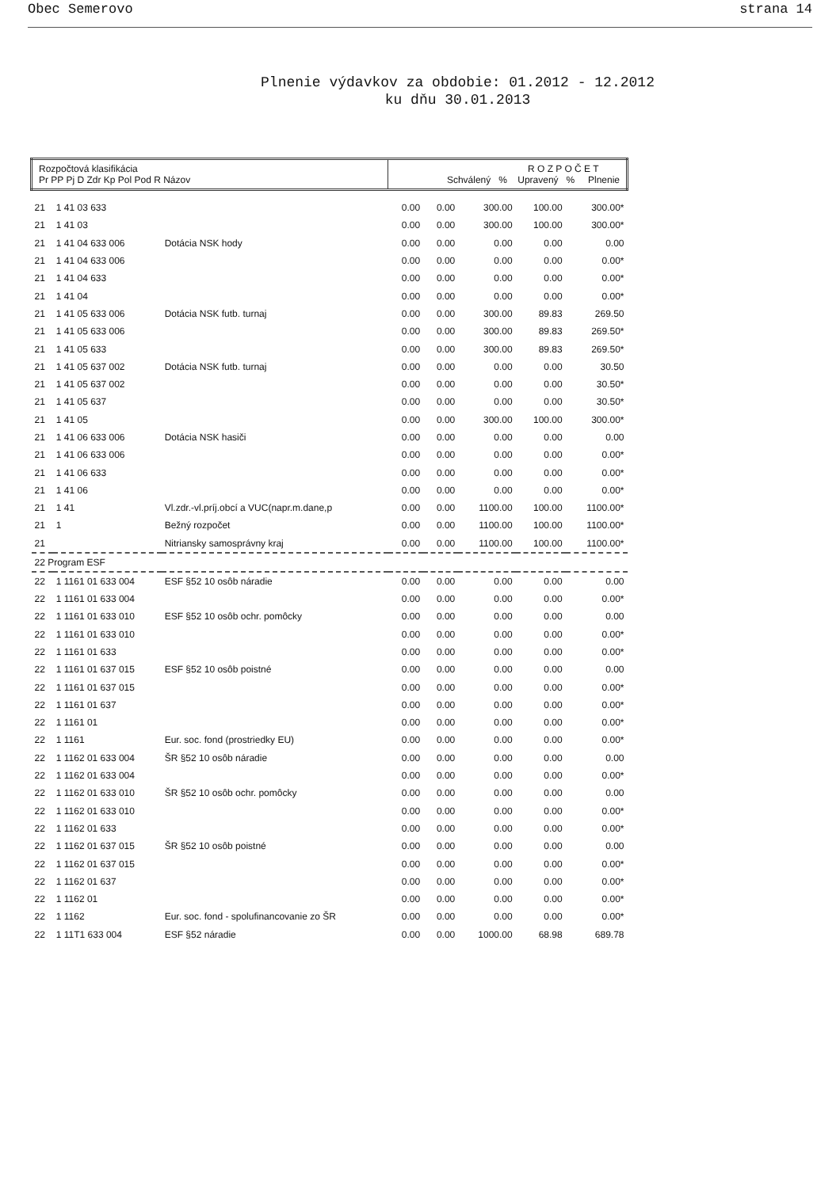Obec Semerovo strana 14
Plnenie výdavkov za obdobie: 01.2012 - 12.2012
ku dňu 30.01.2013
| Rozpočtová klasifikácia Pr PP Pj D Zdr Kp Pol Pod R Názov | | | R O Z P O Č E T Schválený % Upravený % Plnenie | | | | |
| --- | --- | --- | --- | --- | --- | --- | --- |
| 21 | 1 41 03 633 | | 0.00 | 0.00 | 300.00 | 100.00 | 300.00* |
| 21 | 1 41 03 | | 0.00 | 0.00 | 300.00 | 100.00 | 300.00* |
| 21 | 1 41 04 633 006 | Dotácia NSK hody | 0.00 | 0.00 | 0.00 | 0.00 | 0.00 |
| 21 | 1 41 04 633 006 | | 0.00 | 0.00 | 0.00 | 0.00 | 0.00* |
| 21 | 1 41 04 633 | | 0.00 | 0.00 | 0.00 | 0.00 | 0.00* |
| 21 | 1 41 04 | | 0.00 | 0.00 | 0.00 | 0.00 | 0.00* |
| 21 | 1 41 05 633 006 | Dotácia NSK futb. turnaj | 0.00 | 0.00 | 300.00 | 89.83 | 269.50 |
| 21 | 1 41 05 633 006 | | 0.00 | 0.00 | 300.00 | 89.83 | 269.50* |
| 21 | 1 41 05 633 | | 0.00 | 0.00 | 300.00 | 89.83 | 269.50* |
| 21 | 1 41 05 637 002 | Dotácia NSK futb. turnaj | 0.00 | 0.00 | 0.00 | 0.00 | 30.50 |
| 21 | 1 41 05 637 002 | | 0.00 | 0.00 | 0.00 | 0.00 | 30.50* |
| 21 | 1 41 05 637 | | 0.00 | 0.00 | 0.00 | 0.00 | 30.50* |
| 21 | 1 41 05 | | 0.00 | 0.00 | 300.00 | 100.00 | 300.00* |
| 21 | 1 41 06 633 006 | Dotácia NSK hasiči | 0.00 | 0.00 | 0.00 | 0.00 | 0.00 |
| 21 | 1 41 06 633 006 | | 0.00 | 0.00 | 0.00 | 0.00 | 0.00* |
| 21 | 1 41 06 633 | | 0.00 | 0.00 | 0.00 | 0.00 | 0.00* |
| 21 | 1 41 06 | | 0.00 | 0.00 | 0.00 | 0.00 | 0.00* |
| 21 | 1 41 | Vl.zdr.-vl.príj.obcí a VUC(napr.m.dane,p | 0.00 | 0.00 | 1100.00 | 100.00 | 1100.00* |
| 21 | 1 | Bežný rozpočet | 0.00 | 0.00 | 1100.00 | 100.00 | 1100.00* |
| 21 | | Nitriansky samosprávny kraj | 0.00 | 0.00 | 1100.00 | 100.00 | 1100.00* |
| 22 Program ESF | | | | | | | |
| 22 | 1 1161 01 633 004 | ESF §52 10 osôb náradie | 0.00 | 0.00 | 0.00 | 0.00 | 0.00 |
| 22 | 1 1161 01 633 004 | | 0.00 | 0.00 | 0.00 | 0.00 | 0.00* |
| 22 | 1 1161 01 633 010 | ESF §52 10 osôb ochr. pomôcky | 0.00 | 0.00 | 0.00 | 0.00 | 0.00 |
| 22 | 1 1161 01 633 010 | | 0.00 | 0.00 | 0.00 | 0.00 | 0.00* |
| 22 | 1 1161 01 633 | | 0.00 | 0.00 | 0.00 | 0.00 | 0.00* |
| 22 | 1 1161 01 637 015 | ESF §52 10 osôb poistné | 0.00 | 0.00 | 0.00 | 0.00 | 0.00 |
| 22 | 1 1161 01 637 015 | | 0.00 | 0.00 | 0.00 | 0.00 | 0.00* |
| 22 | 1 1161 01 637 | | 0.00 | 0.00 | 0.00 | 0.00 | 0.00* |
| 22 | 1 1161 01 | | 0.00 | 0.00 | 0.00 | 0.00 | 0.00* |
| 22 | 1 1161 | Eur. soc. fond (prostriedky EU) | 0.00 | 0.00 | 0.00 | 0.00 | 0.00* |
| 22 | 1 1162 01 633 004 | ŠR §52 10 osôb náradie | 0.00 | 0.00 | 0.00 | 0.00 | 0.00 |
| 22 | 1 1162 01 633 004 | | 0.00 | 0.00 | 0.00 | 0.00 | 0.00* |
| 22 | 1 1162 01 633 010 | ŠR §52 10 osôb ochr. pomôcky | 0.00 | 0.00 | 0.00 | 0.00 | 0.00 |
| 22 | 1 1162 01 633 010 | | 0.00 | 0.00 | 0.00 | 0.00 | 0.00* |
| 22 | 1 1162 01 633 | | 0.00 | 0.00 | 0.00 | 0.00 | 0.00* |
| 22 | 1 1162 01 637 015 | ŠR §52 10 osôb poistné | 0.00 | 0.00 | 0.00 | 0.00 | 0.00 |
| 22 | 1 1162 01 637 015 | | 0.00 | 0.00 | 0.00 | 0.00 | 0.00* |
| 22 | 1 1162 01 637 | | 0.00 | 0.00 | 0.00 | 0.00 | 0.00* |
| 22 | 1 1162 01 | | 0.00 | 0.00 | 0.00 | 0.00 | 0.00* |
| 22 | 1 1162 | Eur. soc. fond - spolufinancovanie zo ŠR | 0.00 | 0.00 | 0.00 | 0.00 | 0.00* |
| 22 | 1 11T1 633 004 | ESF §52 náradie | 0.00 | 0.00 | 1000.00 | 68.98 | 689.78 |